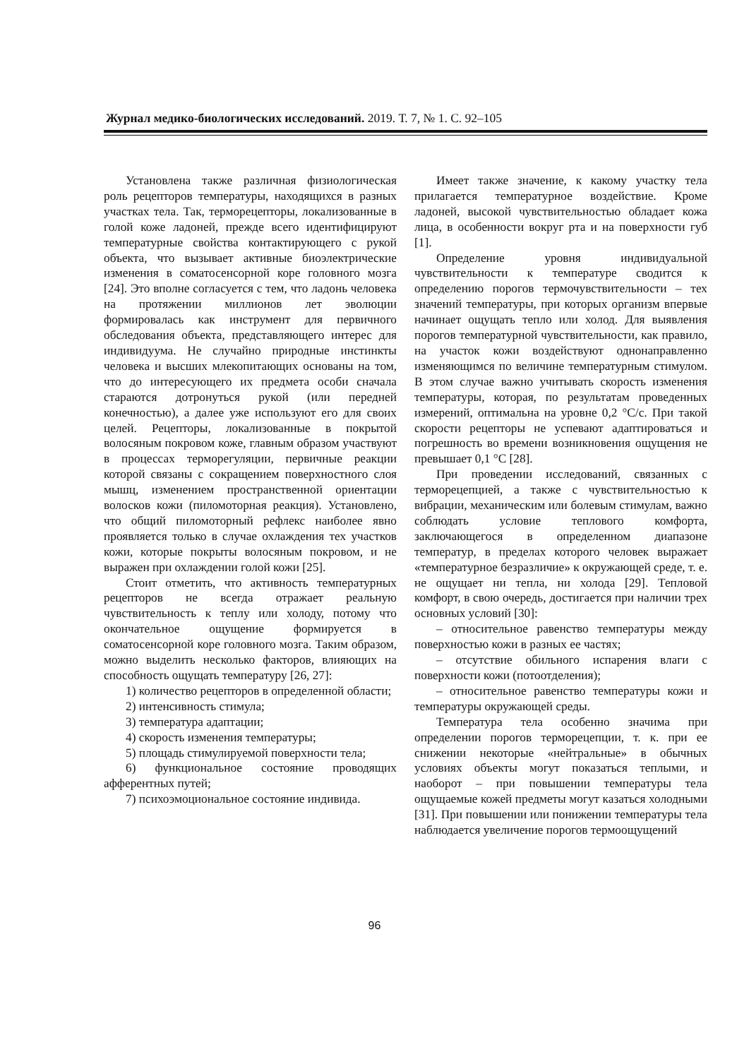Журнал медико-биологических исследований. 2019. Т. 7, № 1. С. 92–105
Установлена также различная физиологическая роль рецепторов температуры, находящихся в разных участках тела. Так, терморецепторы, локализованные в голой коже ладоней, прежде всего идентифицируют температурные свойства контактирующего с рукой объекта, что вызывает активные биоэлектрические изменения в соматосенсорной коре головного мозга [24]. Это вполне согласуется с тем, что ладонь человека на протяжении миллионов лет эволюции формировалась как инструмент для первичного обследования объекта, представляющего интерес для индивидуума. Не случайно природные инстинкты человека и высших млекопитающих основаны на том, что до интересующего их предмета особи сначала стараются дотронуться рукой (или передней конечностью), а далее уже используют его для своих целей. Рецепторы, локализованные в покрытой волосяным покровом коже, главным образом участвуют в процессах терморегуляции, первичные реакции которой связаны с сокращением поверхностного слоя мышц, изменением пространственной ориентации волосков кожи (пиломоторная реакция). Установлено, что общий пиломоторный рефлекс наиболее явно проявляется только в случае охлаждения тех участков кожи, которые покрыты волосяным покровом, и не выражен при охлаждении голой кожи [25].
Стоит отметить, что активность температурных рецепторов не всегда отражает реальную чувствительность к теплу или холоду, потому что окончательное ощущение формируется в соматосенсорной коре головного мозга. Таким образом, можно выделить несколько факторов, влияющих на способность ощущать температуру [26, 27]:
1) количество рецепторов в определенной области;
2) интенсивность стимула;
3) температура адаптации;
4) скорость изменения температуры;
5) площадь стимулируемой поверхности тела;
6) функциональное состояние проводящих афферентных путей;
7) психоэмоциональное состояние индивида.
Имеет также значение, к какому участку тела прилагается температурное воздействие. Кроме ладоней, высокой чувствительностью обладает кожа лица, в особенности вокруг рта и на поверхности губ [1].
Определение уровня индивидуальной чувствительности к температуре сводится к определению порогов термочувствительности – тех значений температуры, при которых организм впервые начинает ощущать тепло или холод. Для выявления порогов температурной чувствительности, как правило, на участок кожи воздействуют однонаправленно изменяющимся по величине температурным стимулом. В этом случае важно учитывать скорость изменения температуры, которая, по результатам проведенных измерений, оптимальна на уровне 0,2 °С/с. При такой скорости рецепторы не успевают адаптироваться и погрешность во времени возникновения ощущения не превышает 0,1 °С [28].
При проведении исследований, связанных с терморецепцией, а также с чувствительностью к вибрации, механическим или болевым стимулам, важно соблюдать условие теплового комфорта, заключающегося в определенном диапазоне температур, в пределах которого человек выражает «температурное безразличие» к окружающей среде, т. е. не ощущает ни тепла, ни холода [29]. Тепловой комфорт, в свою очередь, достигается при наличии трех основных условий [30]:
– относительное равенство температуры между поверхностью кожи в разных ее частях;
– отсутствие обильного испарения влаги с поверхности кожи (потоотделения);
– относительное равенство температуры кожи и температуры окружающей среды.
Температура тела особенно значима при определении порогов терморецепции, т. к. при ее снижении некоторые «нейтральные» в обычных условиях объекты могут показаться теплыми, и наоборот – при повышении температуры тела ощущаемые кожей предметы могут казаться холодными [31]. При повышении или понижении температуры тела наблюдается увеличение порогов термоощущений
96